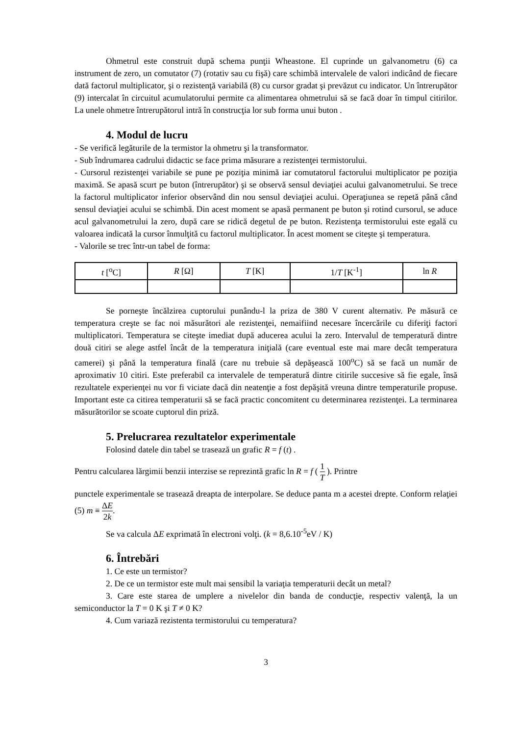Ohmetrul este construit după schema punţii Wheastone. El cuprinde un galvanometru (6) ca instrument de zero, un comutator (7) (rotativ sau cu fişă) care schimbă intervalele de valori indicând de fiecare dată factorul multiplicator, şi o rezistenţă variabilă (8) cu cursor gradat şi prevăzut cu indicator. Un întrerupător (9) intercalat în circuitul acumulatorului permite ca alimentarea ohmetrului să se facă doar în timpul citirilor. La unele ohmetre întrerupătorul intră în construcţia lor sub forma unui buton .
4. Modul de lucru
- Se verifică legăturile de la termistor la ohmetru şi la transformator.
- Sub îndrumarea cadrului didactic se face prima măsurare a rezistenţei termistorului.
- Cursorul rezistenţei variabile se pune pe poziţia minimă iar comutatorul factorului multiplicator pe poziţia maximă. Se apasă scurt pe buton (întrerupător) şi se observă sensul deviaţiei acului galvanometrului. Se trece la factorul multiplicator inferior observând din nou sensul deviaţiei acului. Operaţiunea se repetă până când sensul deviaţiei acului se schimbă. Din acest moment se apasă permanent pe buton şi rotind cursorul, se aduce acul galvanometrului la zero, după care se ridică degetul de pe buton. Rezistenţa termistorului este egală cu valoarea indicată la cursor înmulţită cu factorul multiplicator. În acest moment se citeşte şi temperatura.
- Valorile se trec într-un tabel de forma:
| t [<sup>o</sup>C] | R [Ω] | T [K] | 1/ T [K<sup>-1</sup>] | ln R |
| --- | --- | --- | --- | --- |
Se porneşte încălzirea cuptorului punându-l la priza de 380 V curent alternativ. Pe măsură ce temperatura creşte se fac noi măsurători ale rezistenţei, nemaifiind necesare încercările cu diferiţi factori multiplicatori. Temperatura se citeşte imediat după aducerea acului la zero. Intervalul de temperatură dintre două citiri se alege astfel încât de la temperatura iniţială (care eventual este mai mare decât temperatura camerei) şi până la temperatura finală (care nu trebuie să depăşească 100<sup>o</sup>C) să se facă un număr de aproximativ 10 citiri. Este preferabil ca intervalele de temperatură dintre citirile succesive să fie egale, însă rezultatele experienţei nu vor fi viciate dacă din neatenţie a fost depăşită vreuna dintre temperaturile propuse. Important este ca citirea temperaturii să se facă practic concomitent cu determinarea rezistenţei. La terminarea măsurătorilor se scoate cuptorul din priză.
5. Prelucrarea rezultatelor experimentale
Folosind datele din tabel se trasează un grafic R = f (t) .
Pentru calcularea lărgimii benzii interzise se reprezintă grafic ln R = f ( 1 T ). Printre
punctele experimentale se trasează dreapta de interpolare. Se deduce panta m a acestei drepte. Conform relaţiei (5) m ≡ ΔE 2k.
Se va calcula ΔE exprimată în electroni volţi. (k = 8,6.10<sup>-5</sup>eV / K)
6. Întrebări
1. Ce este un termistor?
2. De ce un termistor este mult mai sensibil la variaţia temperaturii decât un metal?
3. Care este starea de umplere a nivelelor din banda de conducţie, respectiv valenţă, la un semiconductor la T = 0 K şi T ≠ 0 K?
4. Cum variază rezistenta termistorului cu temperatura?
3